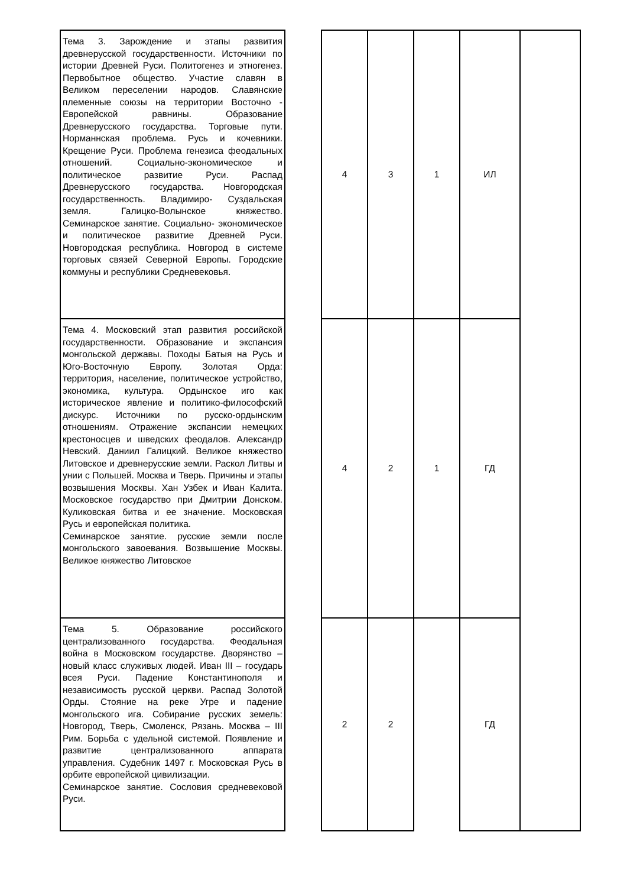| Тема 3. Зарождение и этапы развития древнерусской государственности. Источники по истории Древней Руси. Политогенез и этногенез. Первобытное общество. Участие славян в Великом переселении народов. Славянские племенные союзы на территории Восточно - Европейской равнины. Образование Древнерусского государства. Торговые пути. Норманнская проблема. Русь и кочевники. Крещение Руси. Проблема генезиса феодальных отношений. Социально-экономическое и политическое развитие Руси. Распад Древнерусского государства. Новгородская государственность. Владимиро- Суздальская земля. Галицко-Волынское княжество. Семинарское занятие. Социально- экономическое и политическое развитие Древней Руси. Новгородская республика. Новгород в системе торговых связей Северной Европы. Городские коммуны и республики Средневековья. | | 4 | 3 | 1 | ИЛ | |
| Тема 4. Московский этап развития российской государственности. Образование и экспансия монгольской державы. Походы Батыя на Русь и Юго-Восточную Европу. Золотая Орда: территория, население, политическое устройство, экономика, культура. Ордынское иго как историческое явление и политико-философский дискурс. Источники по русско-ордынским отношениям. Отражение экспансии немецких крестоносцев и шведских феодалов. Александр Невский. Даниил Галицкий. Великое княжество Литовское и древнерусские земли. Раскол Литвы и унии с Польшей. Москва и Тверь. Причины и этапы возвышения Москвы. Хан Узбек и Иван Калита. Московское государство при Дмитрии Донском. Куликовская битва и ее значение. Московская Русь и европейская политика. Семинарское занятие. русские земли после монгольского завоевания. Возвышение Москвы. Великое княжество Литовское | | 4 | 2 | 1 | ГД | |
| Тема 5. Образование российского централизованного государства. Феодальная война в Московском государстве. Дворянство – новый класс служивых людей. Иван III – государь всея Руси. Падение Константинополя и независимость русской церкви. Распад Золотой Орды. Стояние на реке Угре и падение монгольского ига. Собирание русских земель: Новгород, Тверь, Смоленск, Рязань. Москва – III Рим. Борьба с удельной системой. Появление и развитие централизованного аппарата управления. Судебник 1497 г. Московская Русь в орбите европейской цивилизации. Семинарское занятие. Сословия средневековой Руси. | | 2 | 2 | | ГД | |